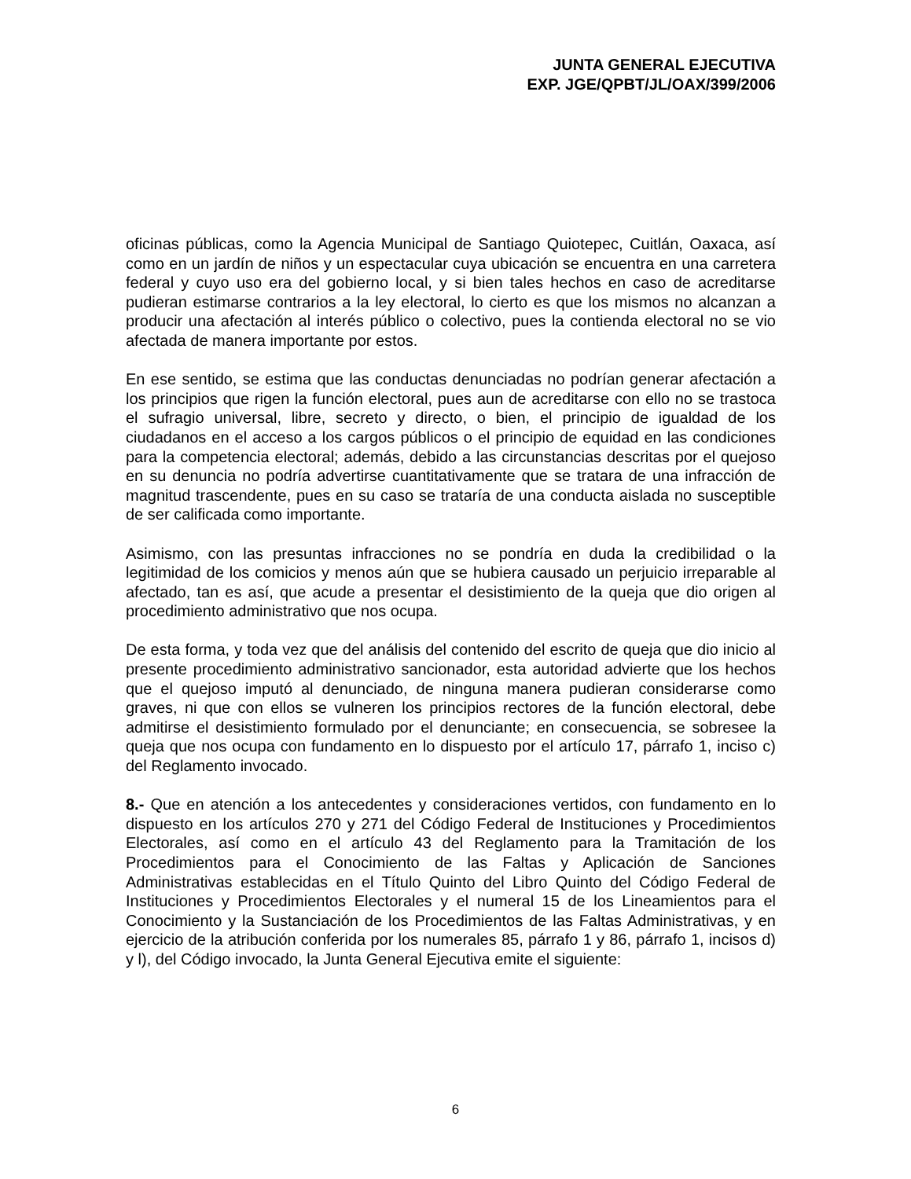JUNTA GENERAL EJECUTIVA
EXP. JGE/QPBT/JL/OAX/399/2006
oficinas públicas, como la Agencia Municipal de Santiago Quiotepec, Cuitlán, Oaxaca, así como en un jardín de niños y un espectacular cuya ubicación se encuentra en una carretera federal y cuyo uso era del gobierno local, y si bien tales hechos en caso de acreditarse pudieran estimarse contrarios a la ley electoral, lo cierto es que los mismos no alcanzan a producir una afectación al interés público o colectivo, pues la contienda electoral no se vio afectada de manera importante por estos.
En ese sentido, se estima que las conductas denunciadas no podrían generar afectación a los principios que rigen la función electoral, pues aun de acreditarse con ello no se trastoca el sufragio universal, libre, secreto y directo, o bien, el principio de igualdad de los ciudadanos en el acceso a los cargos públicos o el principio de equidad en las condiciones para la competencia electoral; además, debido a las circunstancias descritas por el quejoso en su denuncia no podría advertirse cuantitativamente que se tratara de una infracción de magnitud trascendente, pues en su caso se trataría de una conducta aislada no susceptible de ser calificada como importante.
Asimismo, con las presuntas infracciones no se pondría en duda la credibilidad o la legitimidad de los comicios y menos aún que se hubiera causado un perjuicio irreparable al afectado, tan es así, que acude a presentar el desistimiento de la queja que dio origen al procedimiento administrativo que nos ocupa.
De esta forma, y toda vez que del análisis del contenido del escrito de queja que dio inicio al presente procedimiento administrativo sancionador, esta autoridad advierte que los hechos que el quejoso imputó al denunciado, de ninguna manera pudieran considerarse como graves, ni que con ellos se vulneren los principios rectores de la función electoral, debe admitirse el desistimiento formulado por el denunciante; en consecuencia, se sobresee la queja que nos ocupa con fundamento en lo dispuesto por el artículo 17, párrafo 1, inciso c) del Reglamento invocado.
8.- Que en atención a los antecedentes y consideraciones vertidos, con fundamento en lo dispuesto en los artículos 270 y 271 del Código Federal de Instituciones y Procedimientos Electorales, así como en el artículo 43 del Reglamento para la Tramitación de los Procedimientos para el Conocimiento de las Faltas y Aplicación de Sanciones Administrativas establecidas en el Título Quinto del Libro Quinto del Código Federal de Instituciones y Procedimientos Electorales y el numeral 15 de los Lineamientos para el Conocimiento y la Sustanciación de los Procedimientos de las Faltas Administrativas, y en ejercicio de la atribución conferida por los numerales 85, párrafo 1 y 86, párrafo 1, incisos d) y l), del Código invocado, la Junta General Ejecutiva emite el siguiente:
6